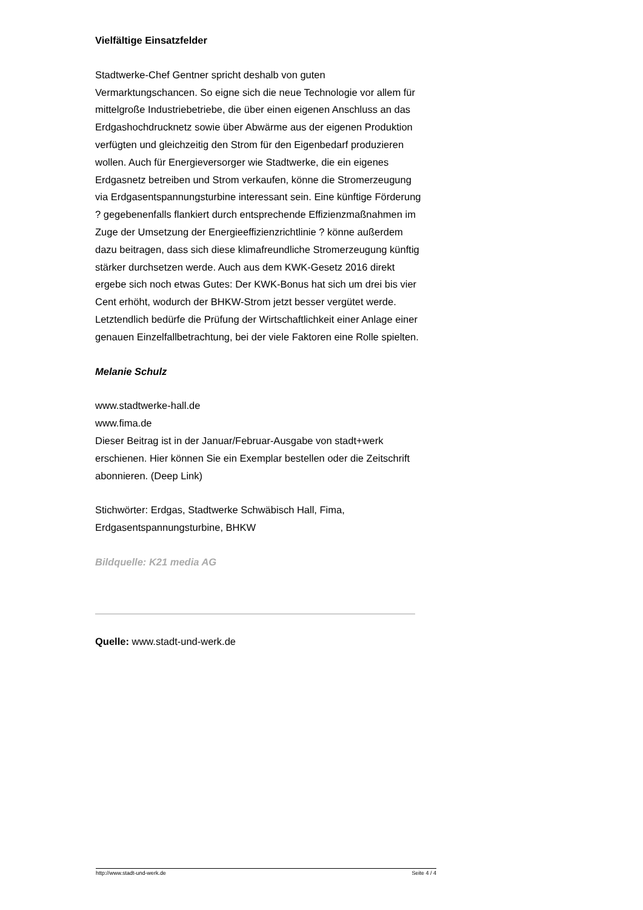Vielfältige Einsatzfelder
Stadtwerke-Chef Gentner spricht deshalb von guten Vermarktungschancen. So eigne sich die neue Technologie vor allem für mittelgroße Industriebetriebe, die über einen eigenen Anschluss an das Erdgashochdrucknetz sowie über Abwärme aus der eigenen Produktion verfügten und gleichzeitig den Strom für den Eigenbedarf produzieren wollen. Auch für Energieversorger wie Stadtwerke, die ein eigenes Erdgasnetz betreiben und Strom verkaufen, könne die Stromerzeugung via Erdgasentspannungsturbine interessant sein. Eine künftige Förderung ? gegebenenfalls flankiert durch entsprechende Effizienzmaßnahmen im Zuge der Umsetzung der Energieeffizienzrichtlinie ? könne außerdem dazu beitragen, dass sich diese klimafreundliche Stromerzeugung künftig stärker durchsetzen werde. Auch aus dem KWK-Gesetz 2016 direkt ergebe sich noch etwas Gutes: Der KWK-Bonus hat sich um drei bis vier Cent erhöht, wodurch der BHKW-Strom jetzt besser vergütet werde. Letztendlich bedürfe die Prüfung der Wirtschaftlichkeit einer Anlage einer genauen Einzelfallbetrachtung, bei der viele Faktoren eine Rolle spielten.
Melanie Schulz
www.stadtwerke-hall.de
www.fima.de
Dieser Beitrag ist in der Januar/Februar-Ausgabe von stadt+werk erschienen. Hier können Sie ein Exemplar bestellen oder die Zeitschrift abonnieren. (Deep Link)
Stichwörter: Erdgas, Stadtwerke Schwäbisch Hall, Fima, Erdgasentspannungsturbine, BHKW
Bildquelle: K21 media AG
Quelle: www.stadt-und-werk.de
http://www.stadt-und-werk.de Seite 4 / 4